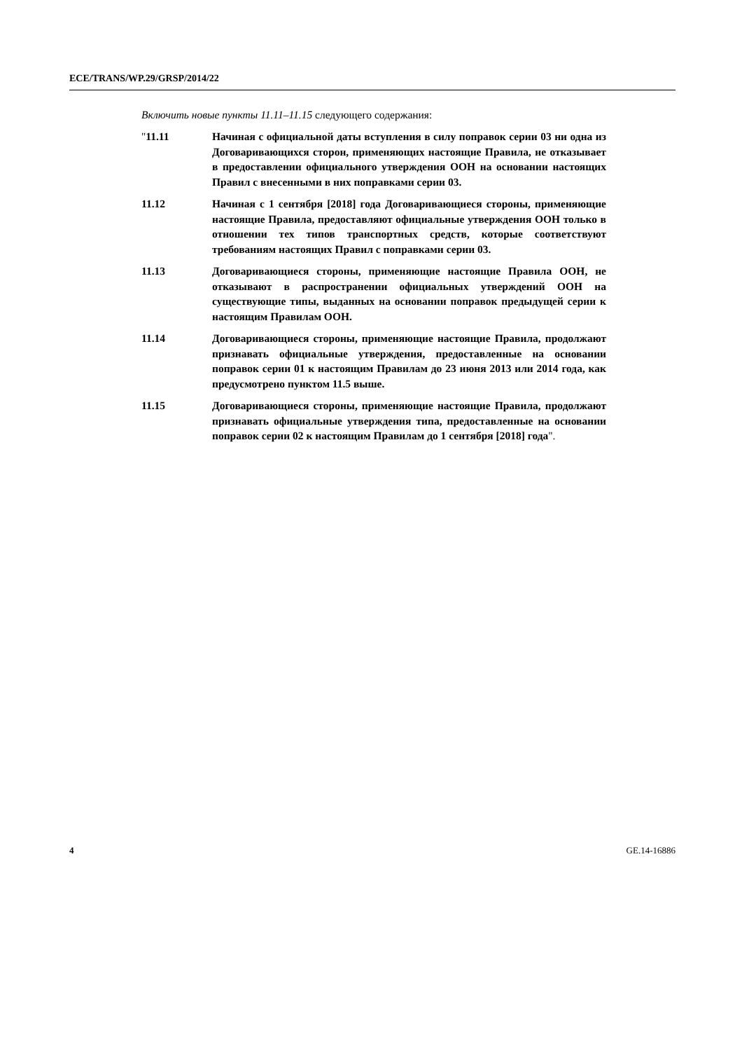ECE/TRANS/WP.29/GRSP/2014/22
Включить новые пункты 11.11–11.15 следующего содержания:
"11.11 Начиная с официальной даты вступления в силу поправок серии 03 ни одна из Договаривающихся сторон, применяющих настоящие Правила, не отказывает в предоставлении официального утверждения ООН на основании настоящих Правил с внесенными в них поправками серии 03.
11.12 Начиная с 1 сентября [2018] года Договаривающиеся стороны, применяющие настоящие Правила, предоставляют официальные утверждения ООН только в отношении тех типов транспортных средств, которые соответствуют требованиям настоящих Правил с поправками серии 03.
11.13 Договаривающиеся стороны, применяющие настоящие Правила ООН, не отказывают в распространении официальных утверждений ООН на существующие типы, выданных на основании поправок предыдущей серии к настоящим Правилам ООН.
11.14 Договаривающиеся стороны, применяющие настоящие Правила, продолжают признавать официальные утверждения, предоставленные на основании поправок серии 01 к настоящим Правилам до 23 июня 2013 или 2014 года, как предусмотрено пунктом 11.5 выше.
11.15 Договаривающиеся стороны, применяющие настоящие Правила, продолжают признавать официальные утверждения типа, предоставленные на основании поправок серии 02 к настоящим Правилам до 1 сентября [2018] года".
4 GE.14-16886